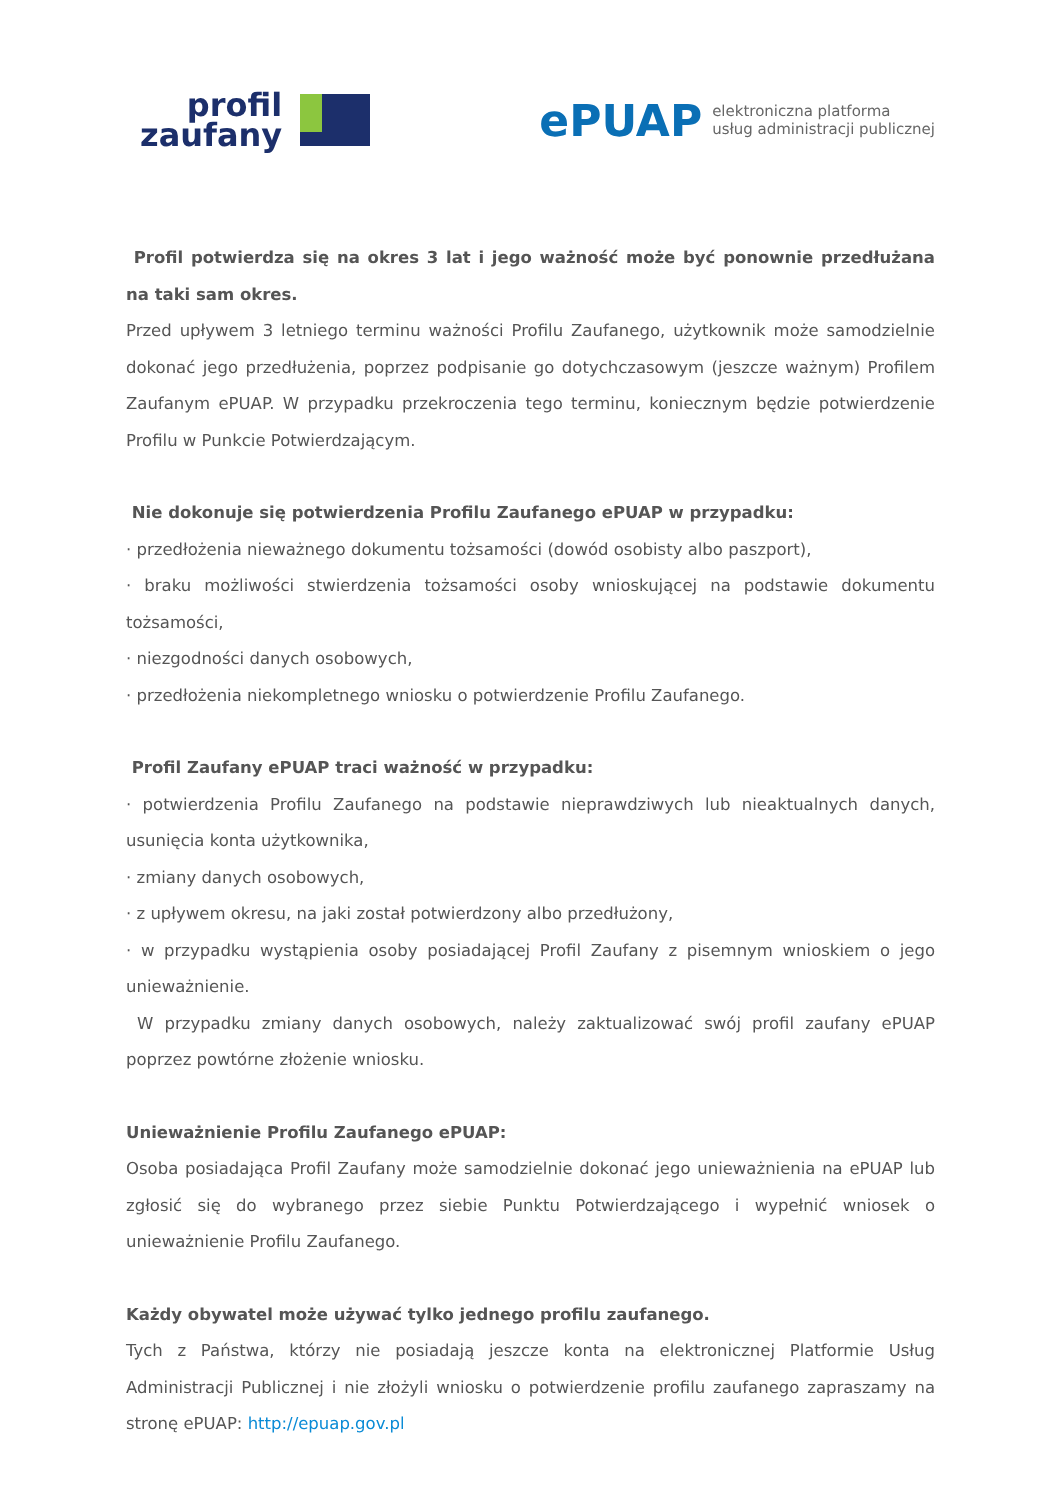profil
zaufany
ePUAP elektroniczna platforma
usług administracji publicznej
Profil potwierdza się na okres 3 lat i jego ważność może być ponownie przedłużana na taki sam okres.
Przed upływem 3 letniego terminu ważności Profilu Zaufanego, użytkownik może samodzielnie dokonać jego przedłużenia, poprzez podpisanie go dotychczasowym (jeszcze ważnym) Profilem Zaufanym ePUAP. W przypadku przekroczenia tego terminu, koniecznym będzie potwierdzenie Profilu w Punkcie Potwierdzającym.
Nie dokonuje się potwierdzenia Profilu Zaufanego ePUAP w przypadku:
· przedłożenia nieważnego dokumentu tożsamości (dowód osobisty albo paszport),
· braku możliwości stwierdzenia tożsamości osoby wnioskującej na podstawie dokumentu tożsamości,
· niezgodności danych osobowych,
· przedłożenia niekompletnego wniosku o potwierdzenie Profilu Zaufanego.
Profil Zaufany ePUAP traci ważność w przypadku:
· potwierdzenia Profilu Zaufanego na podstawie nieprawdziwych lub nieaktualnych danych, usunięcia konta użytkownika,
· zmiany danych osobowych,
· z upływem okresu, na jaki został potwierdzony albo przedłużony,
· w przypadku wystąpienia osoby posiadającej Profil Zaufany z pisemnym wnioskiem o jego unieważnienie.
W przypadku zmiany danych osobowych, należy zaktualizować swój profil zaufany ePUAP poprzez powtórne złożenie wniosku.
Unieważnienie Profilu Zaufanego ePUAP:
Osoba posiadająca Profil Zaufany może samodzielnie dokonać jego unieważnienia na ePUAP lub zgłosić się do wybranego przez siebie Punktu Potwierdzającego i wypełnić wniosek o unieważnienie Profilu Zaufanego.
Każdy obywatel może używać tylko jednego profilu zaufanego.
Tych z Państwa, którzy nie posiadają jeszcze konta na elektronicznej Platformie Usług Administracji Publicznej i nie złożyli wniosku o potwierdzenie profilu zaufanego zapraszamy na stronę ePUAP: http://epuap.gov.pl